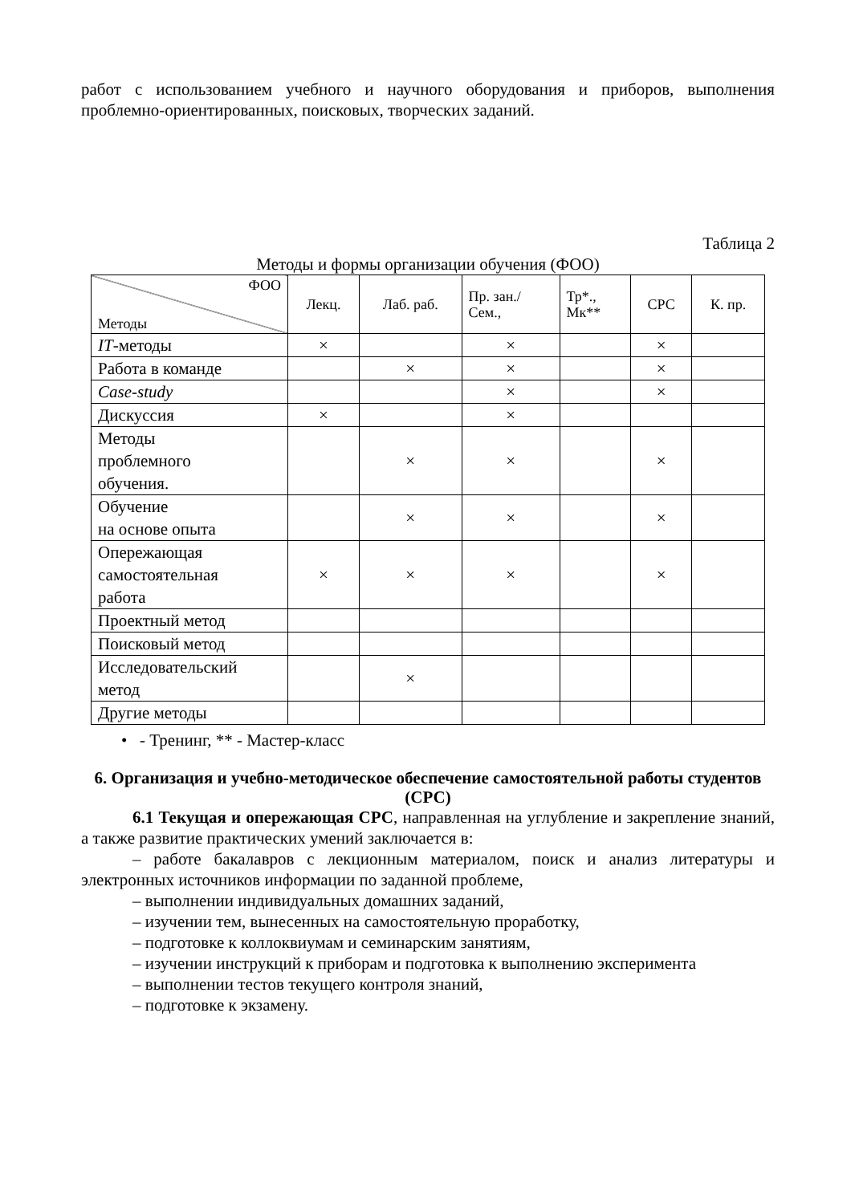работ с использованием учебного и научного оборудования и приборов, выполнения проблемно-ориентированных, поисковых, творческих заданий.
Таблица 2
Методы и формы организации обучения (ФОО)
| ФОО Методы | Лекц. | Лаб. раб. | Пр. зан./ Сем., | Тр*., Мк** | СРС | К. пр. |
| --- | --- | --- | --- | --- | --- | --- |
| IT -методы | × | | × | | × | |
| Работа в команде | | × | × | | × | |
| Case-study | | | × | | × | |
| Дискуссия | × | | × | | | |
| Методы проблемного обучения. | | × | × | | × | |
| Обучение на основе опыта | | × | × | | × | |
| Опережающая самостоятельная работа | × | × | × | | × | |
| Проектный метод | | | | | | |
| Поисковый метод | | | | | | |
| Исследовательский метод | | × | | | | |
| Другие методы | | | | | | |
• - Тренинг, ** - Мастер-класс
6. Организация и учебно-методическое обеспечение самостоятельной работы студентов (СРС)
6.1 Текущая и опережающая СРС, направленная на углубление и закрепление знаний, а также развитие практических умений заключается в:
– работе бакалавров с лекционным материалом, поиск и анализ литературы и электронных источников информации по заданной проблеме,
– выполнении индивидуальных домашних заданий,
– изучении тем, вынесенных на самостоятельную проработку,
– подготовке к коллоквиумам и семинарским занятиям,
– изучении инструкций к приборам и подготовка к выполнению эксперимента
– выполнении тестов текущего контроля знаний,
– подготовке к экзамену.